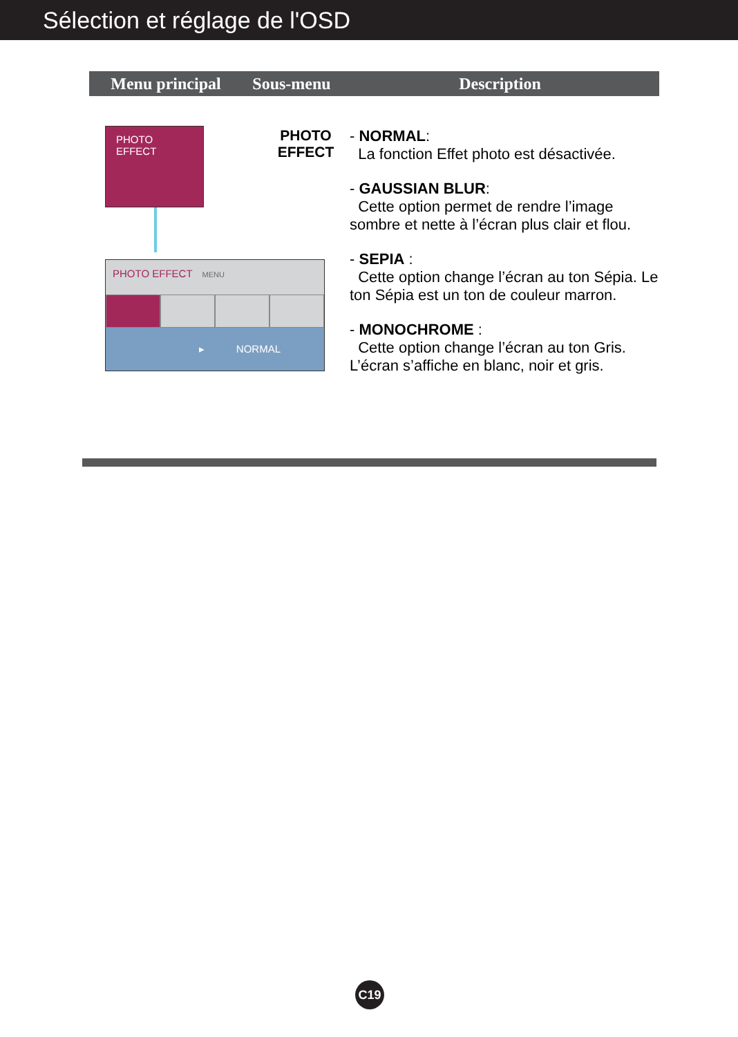Sélection et réglage de l'OSD
| Menu principal | Sous-menu | Description |
| --- | --- | --- |
| PHOTO EFFECT PHOTO EFFECT PHOTO EFFECT MENU ▸ NORMAL | | - NORMAL : La fonction Effet photo est désactivée. - GAUSSIAN BLUR : Cette option permet de rendre l’image sombre et nette à l’écran plus clair et flou. - SEPIA : Cette option change l’écran au ton Sépia. Le ton Sépia est un ton de couleur marron. - MONOCHROME : Cette option change l’écran au ton Gris. L’écran s’affiche en blanc, noir et gris. |
C19